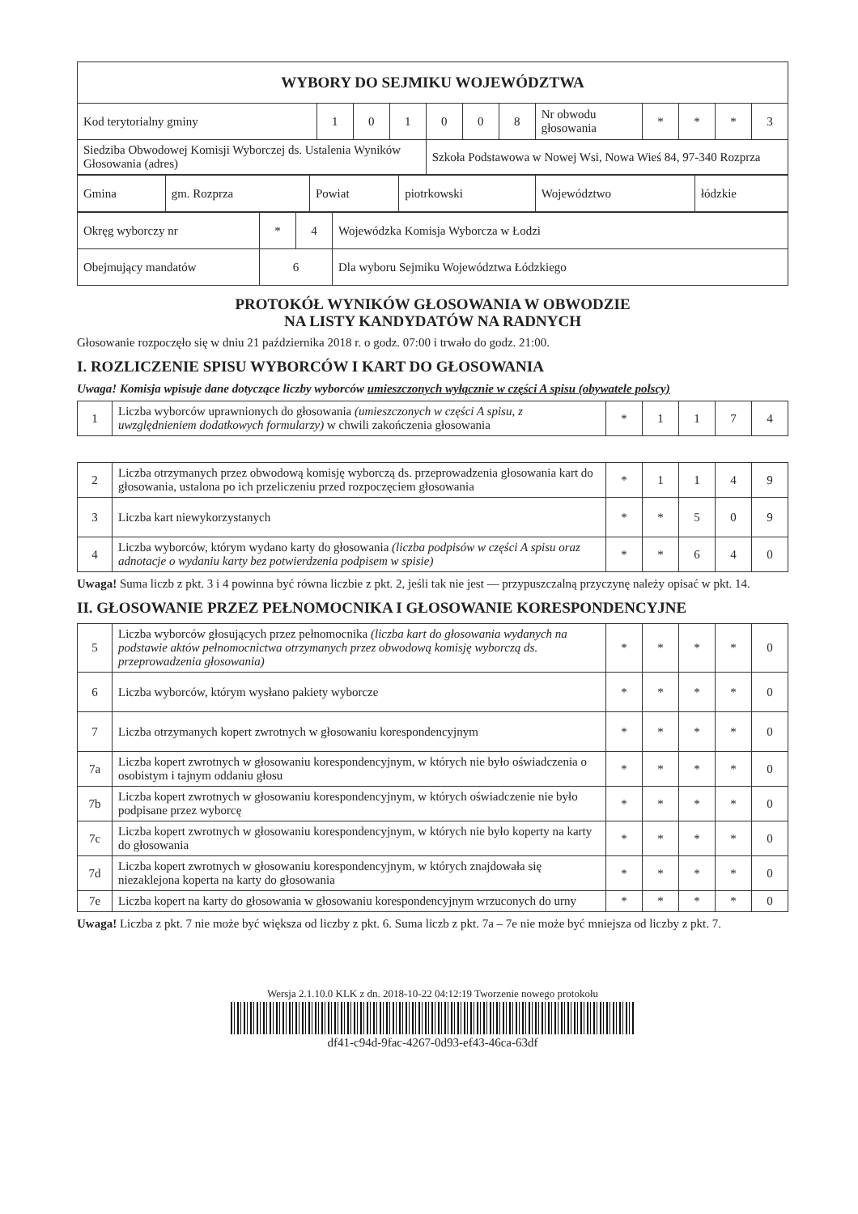| WYBORY DO SEJMIKU WOJEWÓDZTWA | | | | | | | | | | | |
| Kod terytorialny gminy | 1 | 0 | 1 | 0 | 0 | 8 | Nr obwodu głosowania | * | * | * | 3 |
| Siedziba Obwodowej Komisji Wyborczej ds. Ustalenia Wyników Głosowania (adres) | | | | Szkoła Podstawowa w Nowej Wsi, Nowa Wieś 84, 97-340 Rozprza | | | | | | | |
| Gmina | gm. Rozprza | Powiat | piotrkowski | Województwo | łódzkie |
| Okręg wyborczy nr | * | 4 | Wojewódzka Komisja Wyborcza w Łodzi |
| Obejmujący mandatów | 6 | | Dla wyboru Sejmiku Województwa Łódzkiego |
PROTOKÓŁ WYNIKÓW GŁOSOWANIA W OBWODZIE
NA LISTY KANDYDATÓW NA RADNYCH
Głosowanie rozpoczęło się w dniu 21 października 2018 r. o godz. 07:00 i trwało do godz. 21:00.
I. ROZLICZENIE SPISU WYBORCÓW I KART DO GŁOSOWANIA
Uwaga! Komisja wpisuje dane dotyczące liczby wyborców umieszczonych wyłącznie w części A spisu (obywatele polscy)
| 1 | Liczba wyborców uprawnionych do głosowania (umieszczonych w części A spisu, z uwzględnieniem dodatkowych formularzy) w chwili zakończenia głosowania | * | 1 | 1 | 7 | 4 |
| 2 | Liczba otrzymanych przez obwodową komisję wyborczą ds. przeprowadzenia głosowania kart do głosowania, ustalona po ich przeliczeniu przed rozpoczęciem głosowania | * | 1 | 1 | 4 | 9 |
| 3 | Liczba kart niewykorzystanych | * | * | 5 | 0 | 9 |
| 4 | Liczba wyborców, którym wydano karty do głosowania (liczba podpisów w części A spisu oraz adnotacje o wydaniu karty bez potwierdzenia podpisem w spisie) | * | * | 6 | 4 | 0 |
Uwaga! Suma liczb z pkt. 3 i 4 powinna być równa liczbie z pkt. 2, jeśli tak nie jest — przypuszczalną przyczynę należy opisać w pkt. 14.
II. GŁOSOWANIE PRZEZ PEŁNOMOCNIKA I GŁOSOWANIE KORESPONDENCYJNE
| 5 | Liczba wyborców głosujących przez pełnomocnika (liczba kart do głosowania wydanych na podstawie aktów pełnomocnictwa otrzymanych przez obwodową komisję wyborczą ds. przeprowadzenia głosowania) | * | * | * | * | 0 |
| 6 | Liczba wyborców, którym wysłano pakiety wyborcze | * | * | * | * | 0 |
| 7 | Liczba otrzymanych kopert zwrotnych w głosowaniu korespondencyjnym | * | * | * | * | 0 |
| 7a | Liczba kopert zwrotnych w głosowaniu korespondencyjnym, w których nie było oświadczenia o osobistym i tajnym oddaniu głosu | * | * | * | * | 0 |
| 7b | Liczba kopert zwrotnych w głosowaniu korespondencyjnym, w których oświadczenie nie było podpisane przez wyborcę | * | * | * | * | 0 |
| 7c | Liczba kopert zwrotnych w głosowaniu korespondencyjnym, w których nie było koperty na karty do głosowania | * | * | * | * | 0 |
| 7d | Liczba kopert zwrotnych w głosowaniu korespondencyjnym, w których znajdowała się niezaklejona koperta na karty do głosowania | * | * | * | * | 0 |
| 7e | Liczba kopert na karty do głosowania w głosowaniu korespondencyjnym wrzuconych do urny | * | * | * | * | 0 |
Uwaga! Liczba z pkt. 7 nie może być większa od liczby z pkt. 6. Suma liczb z pkt. 7a – 7e nie może być mniejsza od liczby z pkt. 7.
Wersja 2.1.10.0 KLK z dn. 2018-10-22 04:12:19 Tworzenie nowego protokołu
df41-c94d-9fac-4267-0d93-ef43-46ca-63df